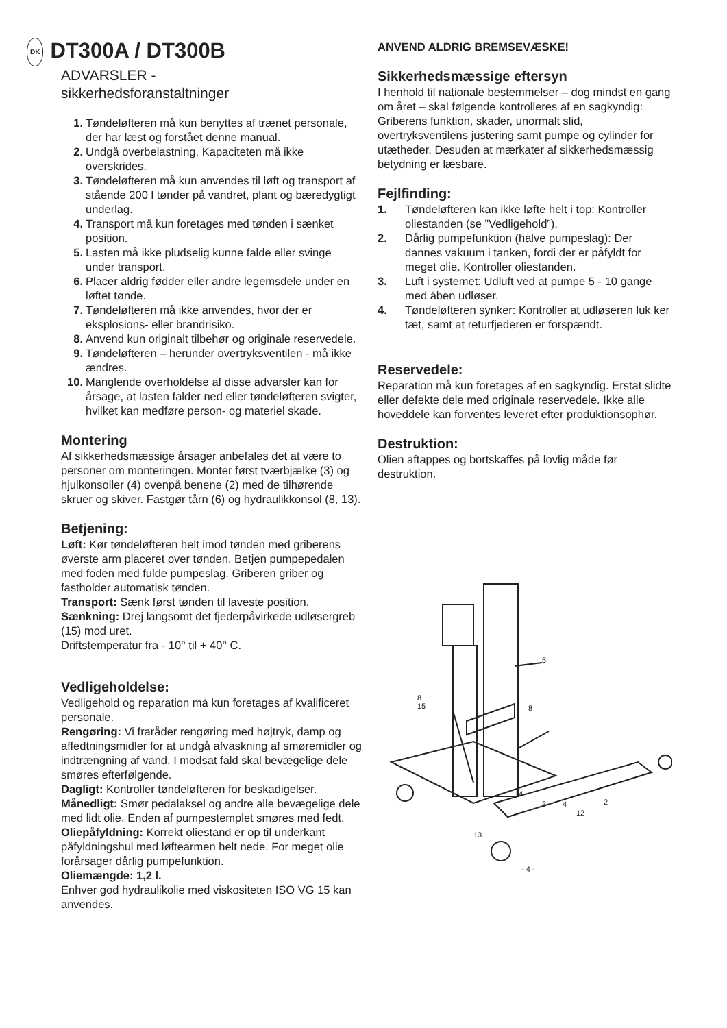DK DT300A / DT300B
ADVARSLER -
sikkerhedsforanstaltninger
1. Tøndeløfteren må kun benyttes af trænet personale, der har læst og forstået denne manual.
2. Undgå overbelastning. Kapaciteten må ikke overskrides.
3. Tøndeløfteren må kun anvendes til løft og transport af stående 200 l tønder på vandret, plant og bæredygtigt underlag.
4. Transport må kun foretages med tønden i sænket position.
5. Lasten må ikke pludselig kunne falde eller svinge under transport.
6. Placer aldrig fødder eller andre legemsdele under en løftet tønde.
7. Tøndeløfteren må ikke anvendes, hvor der er eksplosions- eller brandrisiko.
8. Anvend kun originalt tilbehør og originale reservedele.
9. Tøndeløfteren – herunder overtryksventilen - må ikke ændres.
10. Manglende overholdelse af disse advarsler kan for årsage, at lasten falder ned eller tøndeløfteren svigter, hvilket kan medføre person- og materiel skade.
Montering
Af sikkerhedsmæssige årsager anbefales det at være to personer om monteringen. Monter først tværbjælke (3) og hjulkonsoller (4) ovenpå benene (2) med de tilhørende skruer og skiver. Fastgør tårn (6) og hydraulikkonsol (8, 13).
Betjening:
Løft: Kør tøndeløfteren helt imod tønden med griberens øverste arm placeret over tønden. Betjen pumpepedalen med foden med fulde pumpeslag. Griberen griber og fastholder automatisk tønden.
Transport: Sænk først tønden til laveste position.
Sænkning: Drej langsomt det fjederpåvirkede udløsergreb (15) mod uret.
Driftstemperatur fra - 10° til + 40° C.
Vedligeholdelse:
Vedligehold og reparation må kun foretages af kvalificeret personale.
Rengøring: Vi fraråder rengøring med højtryk, damp og affedtningsmidler for at undgå afvaskning af smøremidler og indtrængning af vand. I modsat fald skal bevægelige dele smøres efterfølgende.
Dagligt: Kontroller tøndeløfteren for beskadigelser.
Månedligt: Smør pedalaksel og andre alle bevægelige dele med lidt olie. Enden af pumpestemplet smøres med fedt.
Oliepåfyldning: Korrekt oliestand er op til underkant påfyldningshul med løftearmen helt nede. For meget olie forårsager dårlig pumpefunktion.
Oliemængde: 1,2 l.
Enhver god hydraulikolie med viskositeten ISO VG 15 kan anvendes.
ANVEND ALDRIG BREMSEVÆSKE!
Sikkerhedsmæssige eftersyn
I henhold til nationale bestemmelser – dog mindst en gang om året – skal følgende kontrolleres af en sagkyndig: Griberens funktion, skader, unormalt slid, overtryksventilens justering samt pumpe og cylinder for utætheder. Desuden at mærkater af sikkerhedsmæssig betydning er læsbare.
Fejlfinding:
1. Tøndeløfteren kan ikke løfte helt i top: Kontroller oliestanden (se ”Vedligehold”).
2. Dårlig pumpefunktion (halve pumpeslag): Der dannes vakuum i tanken, fordi der er påfyldt for meget olie. Kontroller oliestanden.
3. Luft i systemet: Udluft ved at pumpe 5 - 10 gange med åben udløser.
4. Tøndeløfteren synker: Kontroller at udløseren luk ker tæt, samt at returfjederen er forspændt.
Reservedele:
Reparation må kun foretages af en sagkyndig. Erstat slidte eller defekte dele med originale reservedele. Ikke alle hoveddele kan forventes leveret efter produktionsophør.
Destruktion:
Olien aftappes og bortskaffes på lovlig måde før destruktion.
5
8
15
8
14
3
4
12
2
13
- 4 -